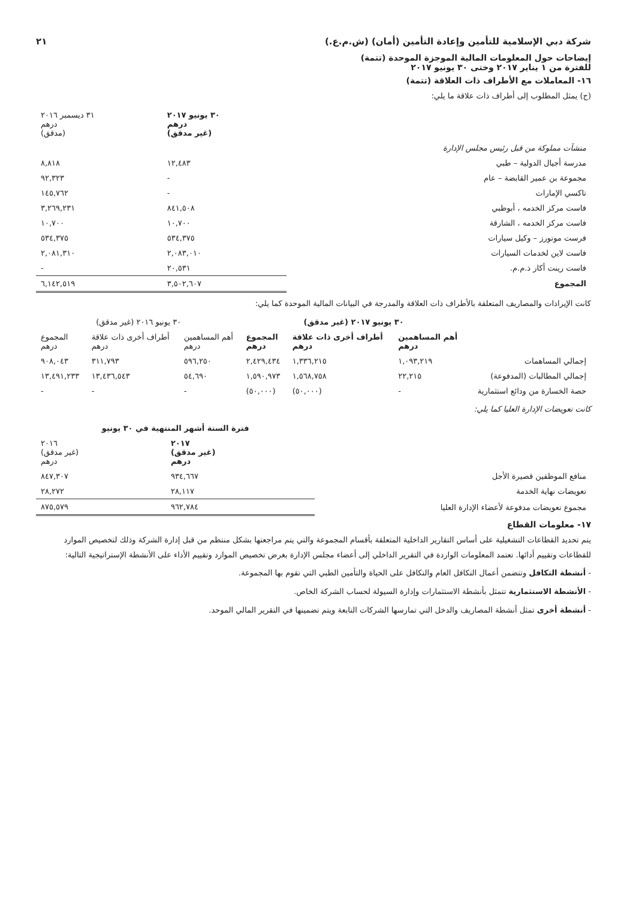شركة دبي الإسلامية للتأمين وإعادة التأمين (أمان) (ش.م.ع.) ٢١
إيضاحات حول المعلومات المالية الموجزة الموحدة (تتمة)
للفترة من ١ يناير ٢٠١٧ وحتى ٣٠ يونيو ٢٠١٧
١٦- المعاملات مع الأطراف ذات العلاقة (تتمة)
(ج) يمثل المطلوب إلى أطراف ذات علاقة ما يلي:
| | ٣٠ يونيو ٢٠١٧ درهم (غير مدقق) | ٣١ ديسمبر ٢٠١٦ درهم (مدقق) |
| منشآت مملوكة من قبل رئيس مجلس الإدارة | | |
| مدرسة أجيال الدولية – طبي | ١٢,٤٨٣ | ٨,٨١٨ |
| مجموعة بن عمير القابضة – عام | - | ٩٢,٣٢٣ |
| تاكسي الإمارات | - | ١٤٥,٧٦٢ |
| فاست مركز الخدمه ، أبوظبي | ٨٤١,٥٠٨ | ٣,٢٦٩,٢٣١ |
| فاست مركز الخدمه ، الشارقة | ١٠,٧٠٠ | ١٠,٧٠٠ |
| فرست موتورز – وكيل سيارات | ٥٣٤,٣٧٥ | ٥٣٤,٣٧٥ |
| فاست لاين لخدمات السيارات | ٢,٠٨٣,٠١٠ | ٢,٠٨١,٣١٠ |
| فاست رينت أكار ذ.م.م. | ٢٠,٥٣١ | - |
| المجموع | ٣,٥٠٢,٦٠٧ | ٦,١٤٢,٥١٩ |
كانت الإيرادات والمصاريف المتعلقة بالأطراف ذات العلاقة والمدرجة في البيانات المالية الموحدة كما يلي:
| | ٣٠ يونيو ٢٠١٧ (غير مدقق) | | | ٣٠ يونيو ٢٠١٦ (غير مدقق) | | |
| | أهم المساهمين درهم | أطراف أخرى ذات علاقة درهم | المجموع درهم | أهم المساهمين درهم | أطراف أخرى ذات علاقة درهم | المجموع درهم |
| إجمالي المساهمات | ١,٠٩٣,٢١٩ | ١,٣٣٦,٢١٥ | ٢,٤٢٩,٤٣٤ | ٥٩٦,٢٥٠ | ٣١١,٧٩٣ | ٩٠٨,٠٤٣ |
| إجمالي المطالبات (المدفوعة) | ٢٢,٢١٥ | ١,٥٦٨,٧٥٨ | ١,٥٩٠,٩٧٣ | ٥٤,٦٩٠ | ١٣,٤٣٦,٥٤٣ | ١٣,٤٩١,٢٣٣ |
| حصة الخسارة من ودائع استثمارية | - | (٥٠,٠٠٠) | (٥٠,٠٠٠) | - | - | - |
كانت تعويضات الإدارة العليا كما يلي:
| | فترة الستة أشهر المنتهية في ٣٠ يونيو | |
| | ٢٠١٧ (غير مدقق) درهم | ٢٠١٦ (غير مدقق) درهم |
| منافع الموظفين قصيرة الأجل | ٩٣٤,٦٦٧ | ٨٤٧,٣٠٧ |
| تعويضات نهاية الخدمة | ٢٨,١١٧ | ٢٨,٢٧٢ |
| مجموع تعويضات مدفوعة لأعضاء الإدارة العليا | ٩٦٢,٧٨٤ | ٨٧٥,٥٧٩ |
١٧- معلومات القطاع
يتم تحديد القطاعات التشغيلية على أساس التقارير الداخلية المتعلقة بأقسام المجموعة والتي يتم مراجعتها بشكل منتظم من قبل إدارة الشركة وذلك لتخصيص الموارد للقطاعات وتقييم أدائها. تعتمد المعلومات الواردة في التقرير الداخلي إلى أعضاء مجلس الإدارة بغرض تخصيص الموارد وتقييم الأداء على الأنشطة الإستراتيجية التالية:
- أنشطة التكافل وتتضمن أعمال التكافل العام والتكافل على الحياة والتأمين الطبي التي تقوم بها المجموعة.
- الأنشطة الاستثمارية تتمثل بأنشطة الاستثمارات وإدارة السيولة لحساب الشركة الخاص.
- أنشطة أخرى تمثل أنشطة المصاريف والدخل التي تمارسها الشركات التابعة ويتم تضمينها في التقرير المالي الموحد.